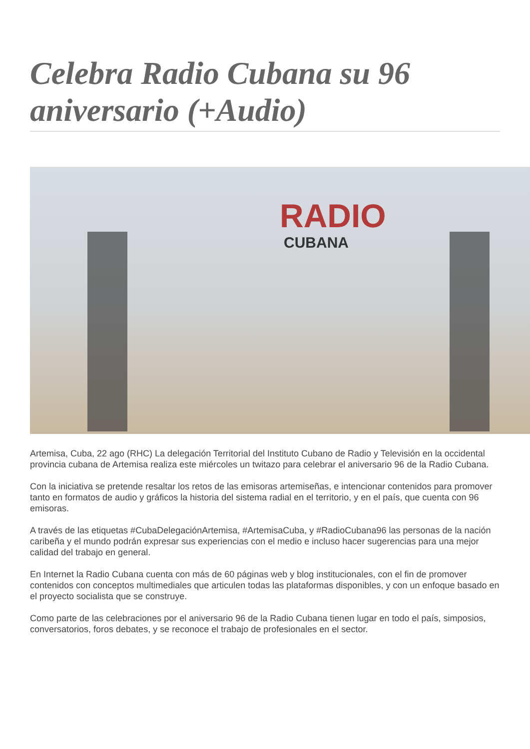Celebra Radio Cubana su 96 aniversario (+Audio)
RADIO
CUBANA
Artemisa, Cuba, 22 ago (RHC) La delegación Territorial del Instituto Cubano de Radio y Televisión en la occidental provincia cubana de Artemisa realiza este miércoles un twitazo para celebrar el aniversario 96 de la Radio Cubana.
Con la iniciativa se pretende resaltar los retos de las emisoras artemiseñas, e intencionar contenidos para promover tanto en formatos de audio y gráficos la historia del sistema radial en el territorio, y en el país, que cuenta con 96 emisoras.
A través de las etiquetas #CubaDelegaciónArtemisa, #ArtemisaCuba, y #RadioCubana96 las personas de la nación caribeña y el mundo podrán expresar sus experiencias con el medio e incluso hacer sugerencias para una mejor calidad del trabajo en general.
En Internet la Radio Cubana cuenta con más de 60 páginas web y blog institucionales, con el fin de promover contenidos con conceptos multimediales que articulen todas las plataformas disponibles, y con un enfoque basado en el proyecto socialista que se construye.
Como parte de las celebraciones por el aniversario 96 de la Radio Cubana tienen lugar en todo el país, simposios, conversatorios, foros debates, y se reconoce el trabajo de profesionales en el sector.